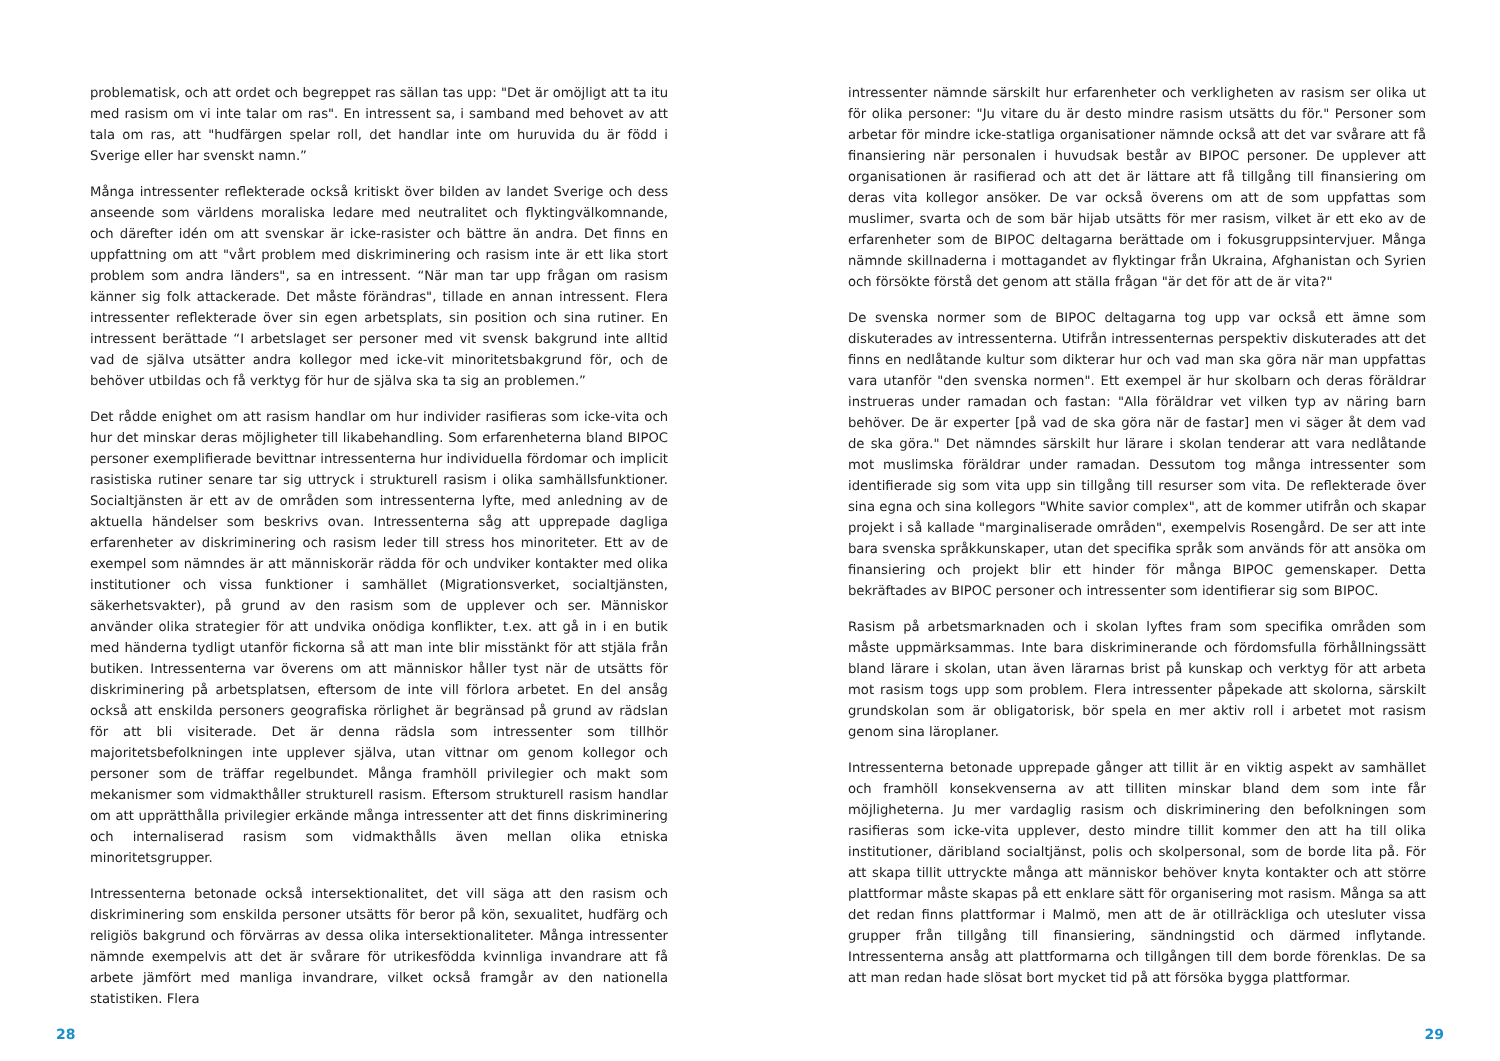problematisk, och att ordet och begreppet ras sällan tas upp: "Det är omöjligt att ta itu med rasism om vi inte talar om ras". En intressent sa, i samband med behovet av att tala om ras, att "hudfärgen spelar roll, det handlar inte om huruvida du är född i Sverige eller har svenskt namn.”
Många intressenter reflekterade också kritiskt över bilden av landet Sverige och dess anseende som världens moraliska ledare med neutralitet och flyktingvälkomnande, och därefter idén om att svenskar är icke-rasister och bättre än andra. Det finns en uppfattning om att "vårt problem med diskriminering och rasism inte är ett lika stort problem som andra länders", sa en intressent. “När man tar upp frågan om rasism känner sig folk attackerade. Det måste förändras", tillade en annan intressent. Flera intressenter reflekterade över sin egen arbetsplats, sin position och sina rutiner. En intressent berättade “I arbetslaget ser personer med vit svensk bakgrund inte alltid vad de själva utsätter andra kollegor med icke-vit minoritetsbakgrund för, och de behöver utbildas och få verktyg för hur de själva ska ta sig an problemen.”
Det rådde enighet om att rasism handlar om hur individer rasifieras som icke-vita och hur det minskar deras möjligheter till likabehandling. Som erfarenheterna bland BIPOC personer exemplifierade bevittnar intressenterna hur individuella fördomar och implicit rasistiska rutiner senare tar sig uttryck i strukturell rasism i olika samhällsfunktioner. Socialtjänsten är ett av de områden som intressenterna lyfte, med anledning av de aktuella händelser som beskrivs ovan. Intressenterna såg att upprepade dagliga erfarenheter av diskriminering och rasism leder till stress hos minoriteter. Ett av de exempel som nämndes är att människorär rädda för och undviker kontakter med olika institutioner och vissa funktioner i samhället (Migrationsverket, socialtjänsten, säkerhetsvakter), på grund av den rasism som de upplever och ser. Människor använder olika strategier för att undvika onödiga konflikter, t.ex. att gå in i en butik med händerna tydligt utanför fickorna så att man inte blir misstänkt för att stjäla från butiken. Intressenterna var överens om att människor håller tyst när de utsätts för diskriminering på arbetsplatsen, eftersom de inte vill förlora arbetet. En del ansåg också att enskilda personers geografiska rörlighet är begränsad på grund av rädslan för att bli visiterade. Det är denna rädsla som intressenter som tillhör majoritetsbefolkningen inte upplever själva, utan vittnar om genom kollegor och personer som de träffar regelbundet. Många framhöll privilegier och makt som mekanismer som vidmakthåller strukturell rasism. Eftersom strukturell rasism handlar om att upprätthålla privilegier erkände många intressenter att det finns diskriminering och internaliserad rasism som vidmakthålls även mellan olika etniska minoritetsgrupper.
Intressenterna betonade också intersektionalitet, det vill säga att den rasism och diskriminering som enskilda personer utsätts för beror på kön, sexualitet, hudfärg och religiös bakgrund och förvärras av dessa olika intersektionaliteter. Många intressenter nämnde exempelvis att det är svårare för utrikesfödda kvinnliga invandrare att få arbete jämfört med manliga invandrare, vilket också framgår av den nationella statistiken. Flera
intressenter nämnde särskilt hur erfarenheter och verkligheten av rasism ser olika ut för olika personer: "Ju vitare du är desto mindre rasism utsätts du för." Personer som arbetar för mindre icke-statliga organisationer nämnde också att det var svårare att få finansiering när personalen i huvudsak består av BIPOC personer. De upplever att organisationen är rasifierad och att det är lättare att få tillgång till finansiering om deras vita kollegor ansöker. De var också överens om att de som uppfattas som muslimer, svarta och de som bär hijab utsätts för mer rasism, vilket är ett eko av de erfarenheter som de BIPOC deltagarna berättade om i fokusgruppsintervjuer. Många nämnde skillnaderna i mottagandet av flyktingar från Ukraina, Afghanistan och Syrien och försökte förstå det genom att ställa frågan "är det för att de är vita?"
De svenska normer som de BIPOC deltagarna tog upp var också ett ämne som diskuterades av intressenterna. Utifrån intressenternas perspektiv diskuterades att det finns en nedlåtande kultur som dikterar hur och vad man ska göra när man uppfattas vara utanför "den svenska normen". Ett exempel är hur skolbarn och deras föräldrar instrueras under ramadan och fastan: "Alla föräldrar vet vilken typ av näring barn behöver. De är experter [på vad de ska göra när de fastar] men vi säger åt dem vad de ska göra." Det nämndes särskilt hur lärare i skolan tenderar att vara nedlåtande mot muslimska föräldrar under ramadan. Dessutom tog många intressenter som identifierade sig som vita upp sin tillgång till resurser som vita. De reflekterade över sina egna och sina kollegors "White savior complex", att de kommer utifrån och skapar projekt i så kallade "marginaliserade områden", exempelvis Rosengård. De ser att inte bara svenska språkkunskaper, utan det specifika språk som används för att ansöka om finansiering och projekt blir ett hinder för många BIPOC gemenskaper. Detta bekräftades av BIPOC personer och intressenter som identifierar sig som BIPOC.
Rasism på arbetsmarknaden och i skolan lyftes fram som specifika områden som måste uppmärksammas. Inte bara diskriminerande och fördomsfulla förhållningssätt bland lärare i skolan, utan även lärarnas brist på kunskap och verktyg för att arbeta mot rasism togs upp som problem. Flera intressenter påpekade att skolorna, särskilt grundskolan som är obligatorisk, bör spela en mer aktiv roll i arbetet mot rasism genom sina läroplaner.
Intressenterna betonade upprepade gånger att tillit är en viktig aspekt av samhället och framhöll konsekvenserna av att tilliten minskar bland dem som inte får möjligheterna. Ju mer vardaglig rasism och diskriminering den befolkningen som rasifieras som icke-vita upplever, desto mindre tillit kommer den att ha till olika institutioner, däribland socialtjänst, polis och skolpersonal, som de borde lita på. För att skapa tillit uttryckte många att människor behöver knyta kontakter och att större plattformar måste skapas på ett enklare sätt för organisering mot rasism. Många sa att det redan finns plattformar i Malmö, men att de är otillräckliga och utesluter vissa grupper från tillgång till finansiering, sändningstid och därmed inflytande. Intressenterna ansåg att plattformarna och tillgången till dem borde förenklas. De sa att man redan hade slösat bort mycket tid på att försöka bygga plattformar.
28 29